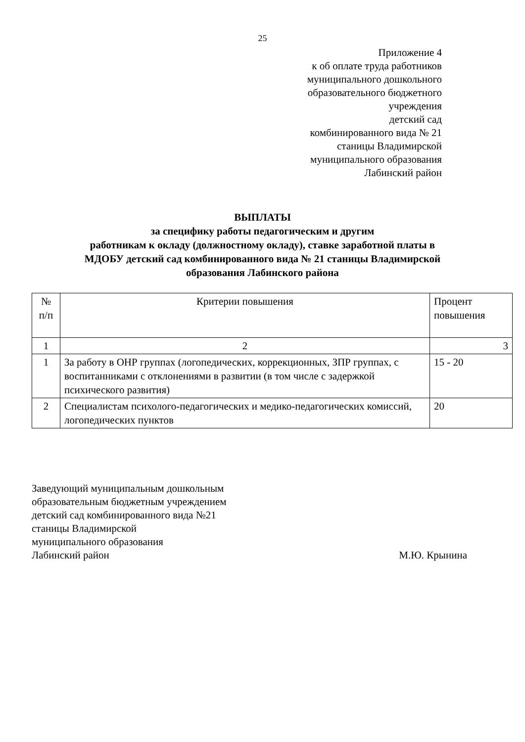25
Приложение 4
к об оплате труда работников
муниципального дошкольного
образовательного бюджетного
учреждения
детский сад
комбинированного вида № 21
станицы Владимирской
муниципального образования
Лабинский район
ВЫПЛАТЫ
за специфику работы педагогическим и другим
работникам к окладу (должностному окладу), ставке заработной платы в
МДОБУ детский сад комбинированного вида № 21 станицы Владимирской
образования Лабинского района
| № п/п | Критерии повышения | Процент повышения |
| --- | --- | --- |
| 1 | 2 | 3 |
| 1 | За работу в ОНР группах (логопедических, коррекционных, ЗПР группах, с воспитанниками с отклонениями в развитии (в том числе с задержкой психического развития) | 15 - 20 |
| 2 | Специалистам психолого-педагогических и медико-педагогических комиссий, логопедических пунктов | 20 |
Заведующий муниципальным дошкольным
образовательным бюджетным учреждением
детский сад комбинированного вида №21
станицы Владимирской
муниципального образования
Лабинский район М.Ю. Крынина